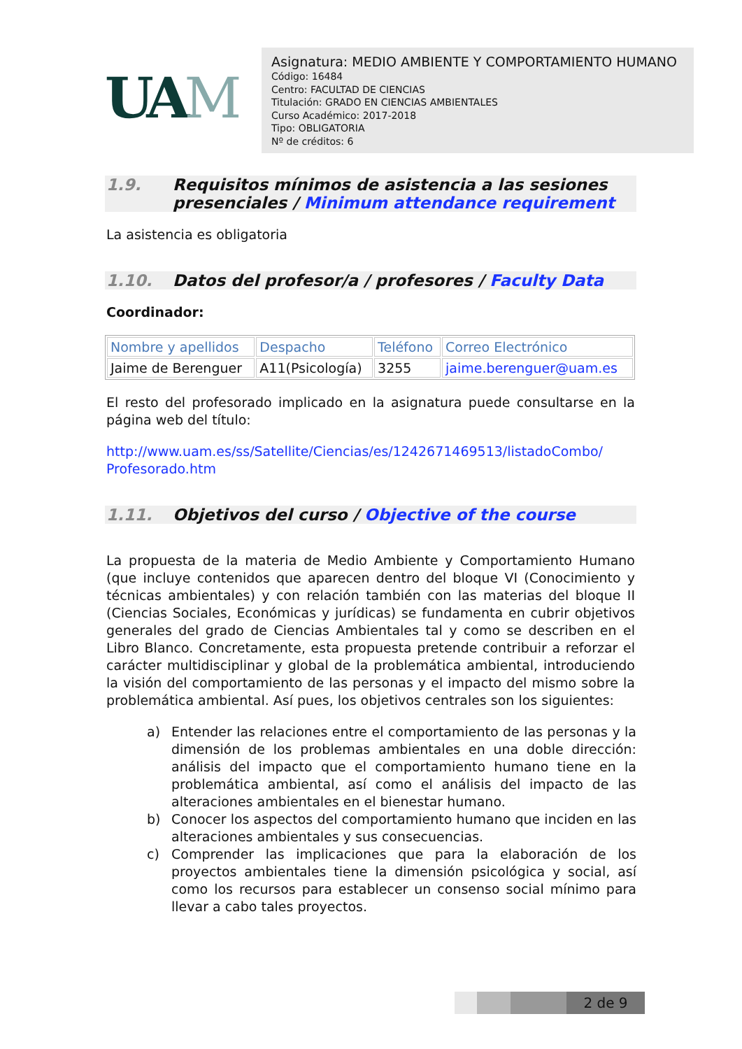UAM
Asignatura: MEDIO AMBIENTE Y COMPORTAMIENTO HUMANO
Código: 16484
Centro: FACULTAD DE CIENCIAS
Titulación: GRADO EN CIENCIAS AMBIENTALES
Curso Académico: 2017-2018
Tipo: OBLIGATORIA
Nº de créditos: 6
1.9. Requisitos mínimos de asistencia a las sesiones presenciales / Minimum attendance requirement
La asistencia es obligatoria
1.10. Datos del profesor/a / profesores / Faculty Data
Coordinador:
| Nombre y apellidos | Despacho | Teléfono | Correo Electrónico |
| --- | --- | --- | --- |
| Jaime de Berenguer | A11(Psicología) | 3255 | jaime.berenguer@uam.es |
El resto del profesorado implicado en la asignatura puede consultarse en la página web del título:
http://www.uam.es/ss/Satellite/Ciencias/es/1242671469513/listadoCombo/ Profesorado.htm
1.11. Objetivos del curso / Objective of the course
La propuesta de la materia de Medio Ambiente y Comportamiento Humano (que incluye contenidos que aparecen dentro del bloque VI (Conocimiento y técnicas ambientales) y con relación también con las materias del bloque II (Ciencias Sociales, Económicas y jurídicas) se fundamenta en cubrir objetivos generales del grado de Ciencias Ambientales tal y como se describen en el Libro Blanco. Concretamente, esta propuesta pretende contribuir a reforzar el carácter multidisciplinar y global de la problemática ambiental, introduciendo la visión del comportamiento de las personas y el impacto del mismo sobre la problemática ambiental. Así pues, los objetivos centrales son los siguientes:
a) Entender las relaciones entre el comportamiento de las personas y la dimensión de los problemas ambientales en una doble dirección: análisis del impacto que el comportamiento humano tiene en la problemática ambiental, así como el análisis del impacto de las alteraciones ambientales en el bienestar humano.
b) Conocer los aspectos del comportamiento humano que inciden en las alteraciones ambientales y sus consecuencias.
c) Comprender las implicaciones que para la elaboración de los proyectos ambientales tiene la dimensión psicológica y social, así como los recursos para establecer un consenso social mínimo para llevar a cabo tales proyectos.
2 de 9